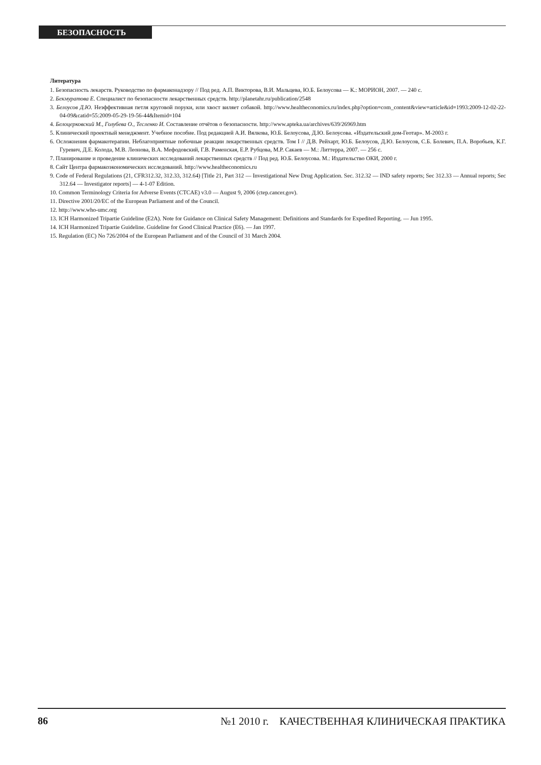БЕЗОПАСНОСТЬ
Литература
1. Безопасность лекарств. Руководство по фармаконадзору // Под ред. А.П. Викторова, В.И. Мальцева, Ю.Б. Белоусова — К.: МОРИОН, 2007. — 240 с.
2. Бекмуратова Е. Специалист по безопасности лекарственных средств. http://planetahr.ru/publication/2548
3. Белоусов Д.Ю. Неэффективная петля круговой поруки, или хвост виляет собакой. http://www.healtheconomics.ru/index.php?option=com_content&view=article&id=1993:2009-12-02-22-04-09&catid=55:2009-05-29-19-56-44&Itemid=104
4. Белоцерковский М., Голубева О., Тесленко И. Составление отчётов о безопасности. http://www.apteka.ua/archives/639/26969.htm
5. Клинический проектный менеджмент. Учебное пособие. Под редакцией А.И. Вялкова, Ю.Б. Белоусова, Д.Ю. Белоусова. «Издательский дом-Геотар». М-2003 г.
6. Осложнения фармакотерапии. Неблагоприятные побочные реакции лекарственных средств. Том I // Д.В. Рейхарт, Ю.Б. Белоусов, Д.Ю. Белоусов, С.Б. Болевич, П.А. Воробьев, К.Г. Гуревич, Д.Е. Колода, М.В. Леонова, В.А. Мефодовский, Г.В. Раменская, Е.Р. Рубцова, М.Р. Сакаев — М.: Литтерра, 2007. — 256 с.
7. Планирование и проведение клинических исследований лекарственных средств // Под ред. Ю.Б. Белоусова. М.: Издательство ОКИ, 2000 г.
8. Сайт Центра фармакоэкономических исследований. http://www.healtheconomics.ru
9. Code of Federal Regulations (21, CFR312.32, 312.33, 312.64) [Title 21, Part 312 — Investigational New Drug Application. Sec. 312.32 — IND safety reports; Sec 312.33 — Annual reports; Sec 312.64 — Investigator reports] — 4-1-07 Edition.
10. Common Terminology Criteria for Adverse Events (CTCAE) v3.0 — August 9, 2006 (ctep.cancer.gov).
11. Directive 2001/20/EC of the European Parliament and of the Council.
12. http://www.who-umc.org
13. ICH Harmonized Tripartie Guideline (E2A). Note for Guidance on Clinical Safety Management: Definitions and Standards for Expedited Reporting. — Jun 1995.
14. ICH Harmonized Tripartie Guideline. Guideline for Good Clinical Practice (E6). — Jan 1997.
15. Regulation (EC) No 726/2004 of the European Parliament and of the Council of 31 March 2004.
86 №1 2010 г. КАЧЕСТВЕННАЯ КЛИНИЧЕСКАЯ ПРАКТИКА